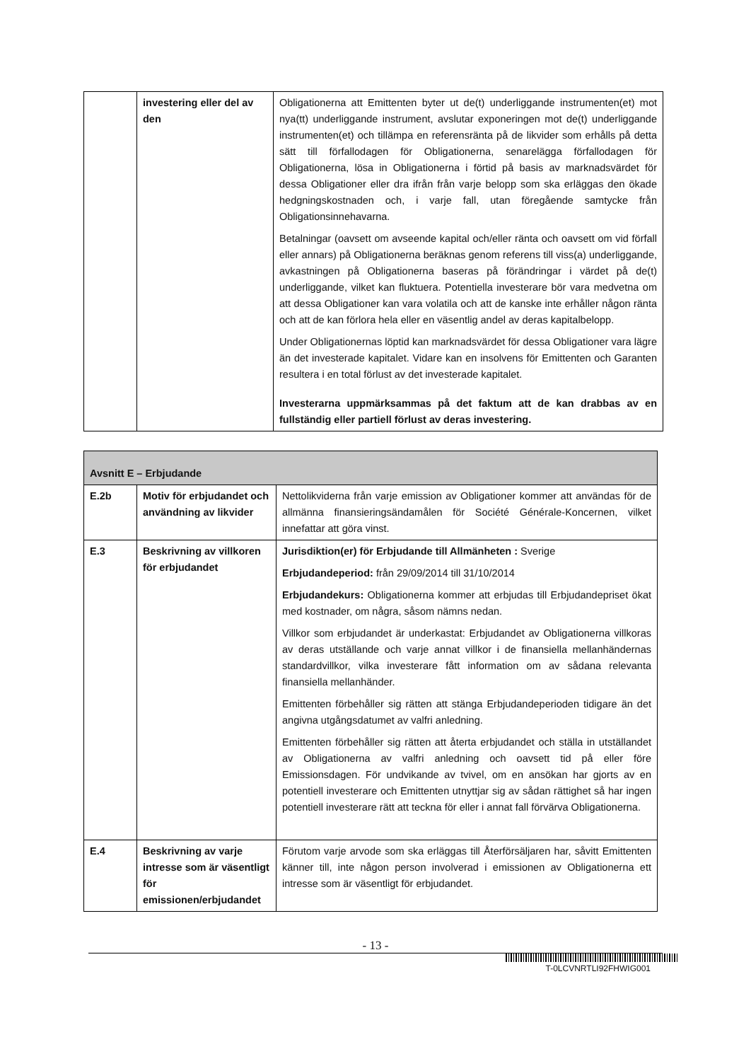| | investering eller del av den | Obligationerna att Emittenten byter ut de(t) underliggande instrumenten(et) mot nya(tt) underliggande instrument, avslutar exponeringen mot de(t) underliggande instrumenten(et) och tillämpa en referensränta på de likvider som erhålls på detta sätt till förfallodagen för Obligationerna, senarelägga förfallodagen för Obligationerna, lösa in Obligationerna i förtid på basis av marknadsvärdet för dessa Obligationer eller dra ifrån från varje belopp som ska erläggas den ökade hedgningskostnaden och, i varje fall, utan föregående samtycke från Obligationsinnehavarna. Betalningar (oavsett om avseende kapital och/eller ränta och oavsett om vid förfall eller annars) på Obligationerna beräknas genom referens till viss(a) underliggande, avkastningen på Obligationerna baseras på förändringar i värdet på de(t) underliggande, vilket kan fluktuera. Potentiella investerare bör vara medvetna om att dessa Obligationer kan vara volatila och att de kanske inte erhåller någon ränta och att de kan förlora hela eller en väsentlig andel av deras kapitalbelopp. Under Obligationernas löptid kan marknadsvärdet för dessa Obligationer vara lägre än det investerade kapitalet. Vidare kan en insolvens för Emittenten och Garanten resultera i en total förlust av det investerade kapitalet. Investerarna uppmärksammas på det faktum att de kan drabbas av en fullständig eller partiell förlust av deras investering. |
| Avsnitt E – Erbjudande | | |
| --- | --- | --- |
| E.2b | Motiv för erbjudandet och användning av likvider | Nettolikviderna från varje emission av Obligationer kommer att användas för de allmänna finansieringsändamålen för Société Générale-Koncernen, vilket innefattar att göra vinst. |
| E.3 | Beskrivning av villkoren för erbjudandet | Jurisdiktion(er) för Erbjudande till Allmänheten : Sverige Erbjudandeperiod: från 29/09/2014 till 31/10/2014 Erbjudandekurs: Obligationerna kommer att erbjudas till Erbjudandepriset ökat med kostnader, om några, såsom nämns nedan. Villkor som erbjudandet är underkastat: Erbjudandet av Obligationerna villkoras av deras utställande och varje annat villkor i de finansiella mellanhändernas standardvillkor, vilka investerare fått information om av sådana relevanta finansiella mellanhänder. Emittenten förbehåller sig rätten att stänga Erbjudandeperioden tidigare än det angivna utgångsdatumet av valfri anledning. Emittenten förbehåller sig rätten att återta erbjudandet och ställa in utställandet av Obligationerna av valfri anledning och oavsett tid på eller före Emissionsdagen. För undvikande av tvivel, om en ansökan har gjorts av en potentiell investerare och Emittenten utnyttjar sig av sådan rättighet så har ingen potentiell investerare rätt att teckna för eller i annat fall förvärva Obligationerna. |
| E.4 | Beskrivning av varje intresse som är väsentligt för emissionen/erbjudandet | Förutom varje arvode som ska erläggas till Återförsäljaren har, såvitt Emittenten känner till, inte någon person involverad i emissionen av Obligationerna ett intresse som är väsentligt för erbjudandet. |
- 13 -
T-0LCVNRTLI92FHWIG001